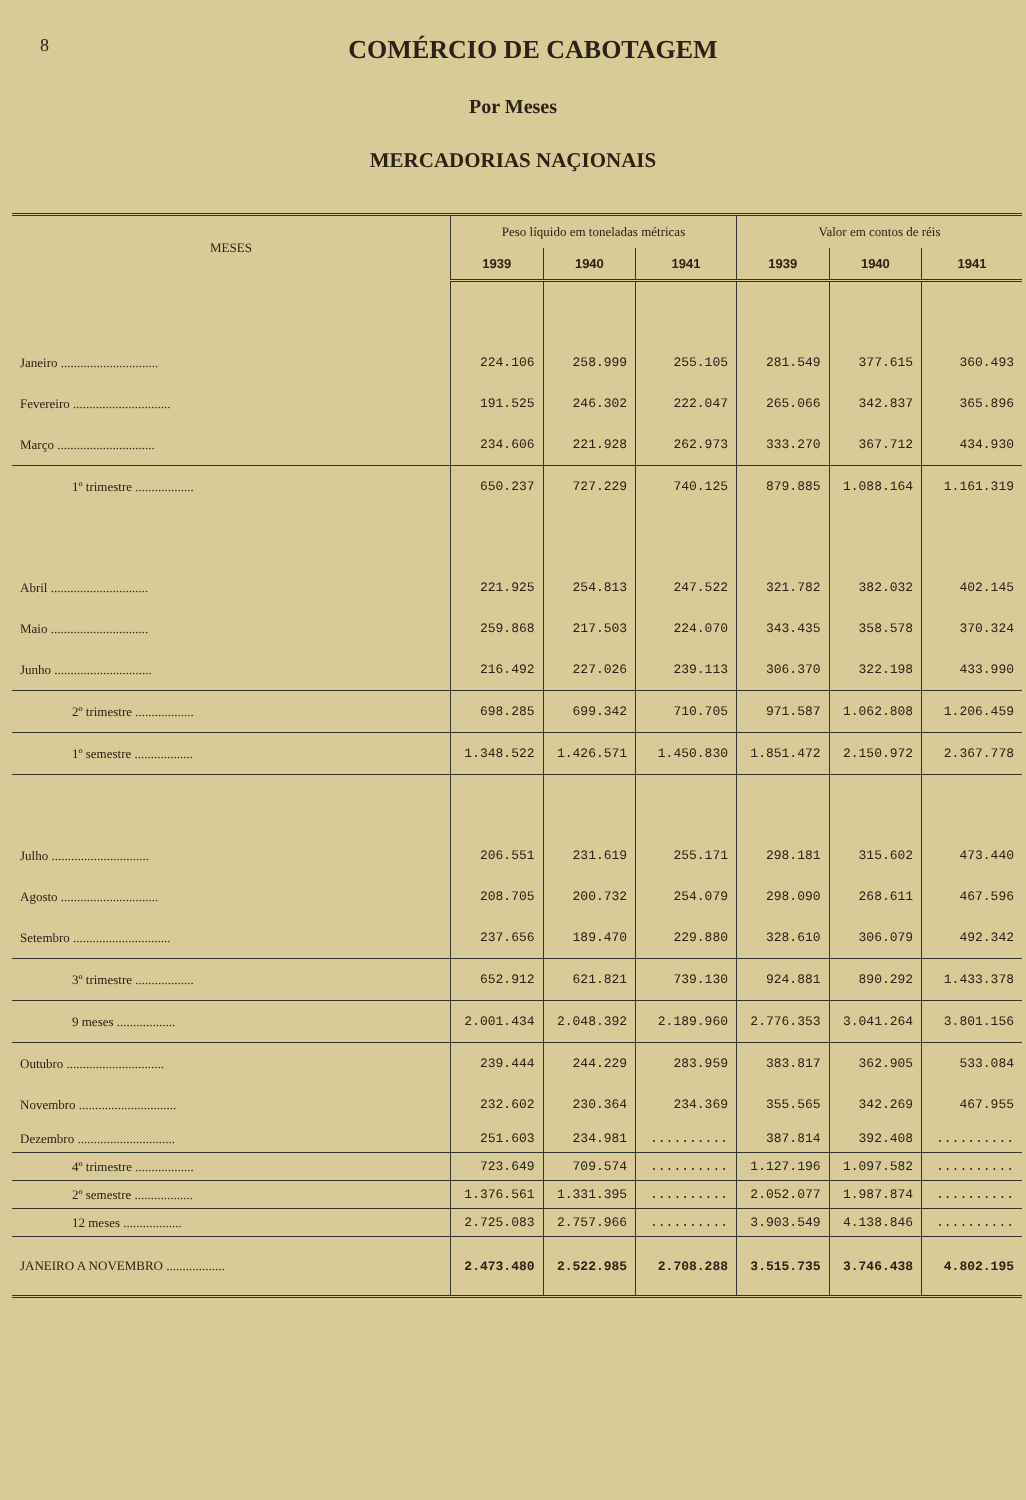8
COMÉRCIO DE CABOTAGEM
Por Meses
MERCADORIAS NAÇIONAIS
| MESES | Peso líquido em toneladas métricas | | | Valor em contos de réis | | |
| --- | --- | --- | --- | --- | --- | --- |
| | 1939 | 1940 | 1941 | 1939 | 1940 | 1941 |
| Janeiro .............................. | 224.106 | 258.999 | 255.105 | 281.549 | 377.615 | 360.493 |
| Fevereiro .............................. | 191.525 | 246.302 | 222.047 | 265.066 | 342.837 | 365.896 |
| Março .............................. | 234.606 | 221.928 | 262.973 | 333.270 | 367.712 | 434.930 |
| 1º trimestre .................. | 650.237 | 727.229 | 740.125 | 879.885 | 1.088.164 | 1.161.319 |
| Abril .............................. | 221.925 | 254.813 | 247.522 | 321.782 | 382.032 | 402.145 |
| Maio .............................. | 259.868 | 217.503 | 224.070 | 343.435 | 358.578 | 370.324 |
| Junho .............................. | 216.492 | 227.026 | 239.113 | 306.370 | 322.198 | 433.990 |
| 2º trimestre .................. | 698.285 | 699.342 | 710.705 | 971.587 | 1.062.808 | 1.206.459 |
| 1º semestre .................. | 1.348.522 | 1.426.571 | 1.450.830 | 1.851.472 | 2.150.972 | 2.367.778 |
| Julho .............................. | 206.551 | 231.619 | 255.171 | 298.181 | 315.602 | 473.440 |
| Agosto .............................. | 208.705 | 200.732 | 254.079 | 298.090 | 268.611 | 467.596 |
| Setembro .............................. | 237.656 | 189.470 | 229.880 | 328.610 | 306.079 | 492.342 |
| 3º trimestre .................. | 652.912 | 621.821 | 739.130 | 924.881 | 890.292 | 1.433.378 |
| 9 meses .................. | 2.001.434 | 2.048.392 | 2.189.960 | 2.776.353 | 3.041.264 | 3.801.156 |
| Outubro .............................. | 239.444 | 244.229 | 283.959 | 383.817 | 362.905 | 533.084 |
| Novembro .............................. | 232.602 | 230.364 | 234.369 | 355.565 | 342.269 | 467.955 |
| Dezembro .............................. | 251.603 | 234.981 | .......... | 387.814 | 392.408 | .......... |
| 4º trimestre .................. | 723.649 | 709.574 | .......... | 1.127.196 | 1.097.582 | .......... |
| 2º semestre .................. | 1.376.561 | 1.331.395 | .......... | 2.052.077 | 1.987.874 | .......... |
| 12 meses .................. | 2.725.083 | 2.757.966 | .......... | 3.903.549 | 4.138.846 | .......... |
| JANEIRO A NOVEMBRO .................. | 2.473.480 | 2.522.985 | 2.708.288 | 3.515.735 | 3.746.438 | 4.802.195 |